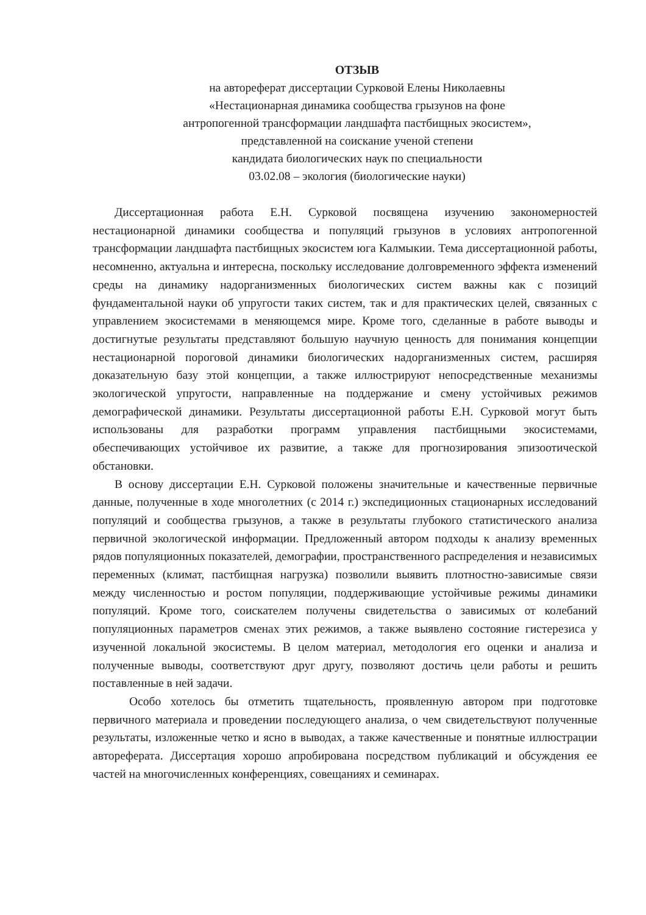ОТЗЫВ
на автореферат диссертации Сурковой Елены Николаевны
«Нестационарная динамика сообщества грызунов на фоне
антропогенной трансформации ландшафта пастбищных экосистем»,
представленной на соискание ученой степени
кандидата биологических наук по специальности
03.02.08 – экология (биологические науки)
Диссертационная работа Е.Н. Сурковой посвящена изучению закономерностей нестационарной динамики сообщества и популяций грызунов в условиях антропогенной трансформации ландшафта пастбищных экосистем юга Калмыкии. Тема диссертационной работы, несомненно, актуальна и интересна, поскольку исследование долговременного эффекта изменений среды на динамику надорганизменных биологических систем важны как с позиций фундаментальной науки об упругости таких систем, так и для практических целей, связанных с управлением экосистемами в меняющемся мире. Кроме того, сделанные в работе выводы и достигнутые результаты представляют большую научную ценность для понимания концепции нестационарной пороговой динамики биологических надорганизменных систем, расширяя доказательную базу этой концепции, а также иллюстрируют непосредственные механизмы экологической упругости, направленные на поддержание и смену устойчивых режимов демографической динамики. Результаты диссертационной работы Е.Н. Сурковой могут быть использованы для разработки программ управления пастбищными экосистемами, обеспечивающих устойчивое их развитие, а также для прогнозирования эпизоотической обстановки.
В основу диссертации Е.Н. Сурковой положены значительные и качественные первичные данные, полученные в ходе многолетних (с 2014 г.) экспедиционных стационарных исследований популяций и сообщества грызунов, а также в результаты глубокого статистического анализа первичной экологической информации. Предложенный автором подходы к анализу временных рядов популяционных показателей, демографии, пространственного распределения и независимых переменных (климат, пастбищная нагрузка) позволили выявить плотностно-зависимые связи между численностью и ростом популяции, поддерживающие устойчивые режимы динамики популяций. Кроме того, соискателем получены свидетельства о зависимых от колебаний популяционных параметров сменах этих режимов, а также выявлено состояние гистерезиса у изученной локальной экосистемы. В целом материал, методология его оценки и анализа и полученные выводы, соответствуют друг другу, позволяют достичь цели работы и решить поставленные в ней задачи.
Особо хотелось бы отметить тщательность, проявленную автором при подготовке первичного материала и проведении последующего анализа, о чем свидетельствуют полученные результаты, изложенные четко и ясно в выводах, а также качественные и понятные иллюстрации автореферата. Диссертация хорошо апробирована посредством публикаций и обсуждения ее частей на многочисленных конференциях, совещаниях и семинарах.